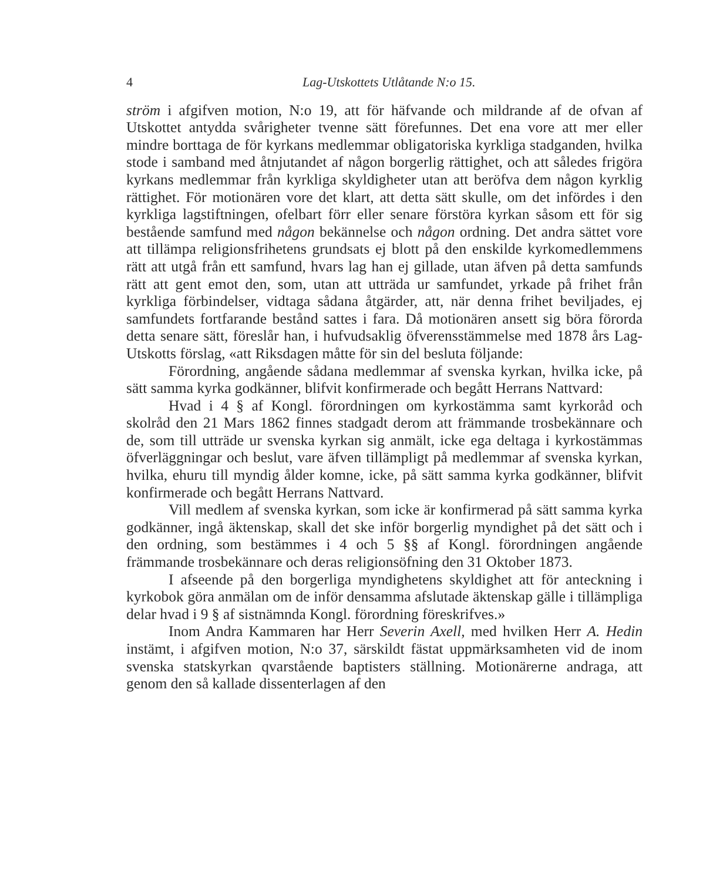4 Lag-Utskottets Utlåtande N:o 15.
ström i afgifven motion, N:o 19, att för häfvande och mildrande af de ofvan af Utskottet antydda svårigheter tvenne sätt förefunnes. Det ena vore att mer eller mindre borttaga de för kyrkans medlemmar obligatoriska kyrkliga stadganden, hvilka stode i samband med åtnjutandet af någon borgerlig rättighet, och att således frigöra kyrkans medlemmar från kyrkliga skyldigheter utan att beröfva dem någon kyrklig rättighet. För motionären vore det klart, att detta sätt skulle, om det infördes i den kyrkliga lagstiftningen, ofelbart förr eller senare förstöra kyrkan såsom ett för sig bestående samfund med någon bekännelse och någon ordning. Det andra sättet vore att tillämpa religionsfrihetens grundsats ej blott på den enskilde kyrkomedlemmens rätt att utgå från ett samfund, hvars lag han ej gillade, utan äfven på detta samfunds rätt att gent emot den, som, utan att utträda ur samfundet, yrkade på frihet från kyrkliga förbindelser, vidtaga sådana åtgärder, att, när denna frihet beviljades, ej samfundets fortfarande bestånd sattes i fara. Då motionären ansett sig böra förorda detta senare sätt, föreslår han, i hufvudsaklig öfverensstämmelse med 1878 års Lag-Utskotts förslag, «att Riksdagen måtte för sin del besluta följande:
Förordning, angående sådana medlemmar af svenska kyrkan, hvilka icke, på sätt samma kyrka godkänner, blifvit konfirmerade och begått Herrans Nattvard:
Hvad i 4 § af Kongl. förordningen om kyrkostämma samt kyrkoråd och skolråd den 21 Mars 1862 finnes stadgadt derom att främmande trosbekännare och de, som till utträde ur svenska kyrkan sig anmält, icke ega deltaga i kyrkostämmas öfverläggningar och beslut, vare äfven tillämpligt på medlemmar af svenska kyrkan, hvilka, ehuru till myndig ålder komne, icke, på sätt samma kyrka godkänner, blifvit konfirmerade och begått Herrans Nattvard.
Vill medlem af svenska kyrkan, som icke är konfirmerad på sätt samma kyrka godkänner, ingå äktenskap, skall det ske inför borgerlig myndighet på det sätt och i den ordning, som bestämmes i 4 och 5 §§ af Kongl. förordningen angående främmande trosbekännare och deras religionsöfning den 31 Oktober 1873.
I afseende på den borgerliga myndighetens skyldighet att för anteckning i kyrkobok göra anmälan om de inför densamma afslutade äktenskap gälle i tillämpliga delar hvad i 9 § af sistnämnda Kongl. förordning föreskrifves.»
Inom Andra Kammaren har Herr Severin Axell, med hvilken Herr A. Hedin instämt, i afgifven motion, N:o 37, särskildt fästat uppmärksamheten vid de inom svenska statskyrkan qvarstående baptisters ställning. Motionärerne andraga, att genom den så kallade dissenterlagen af den